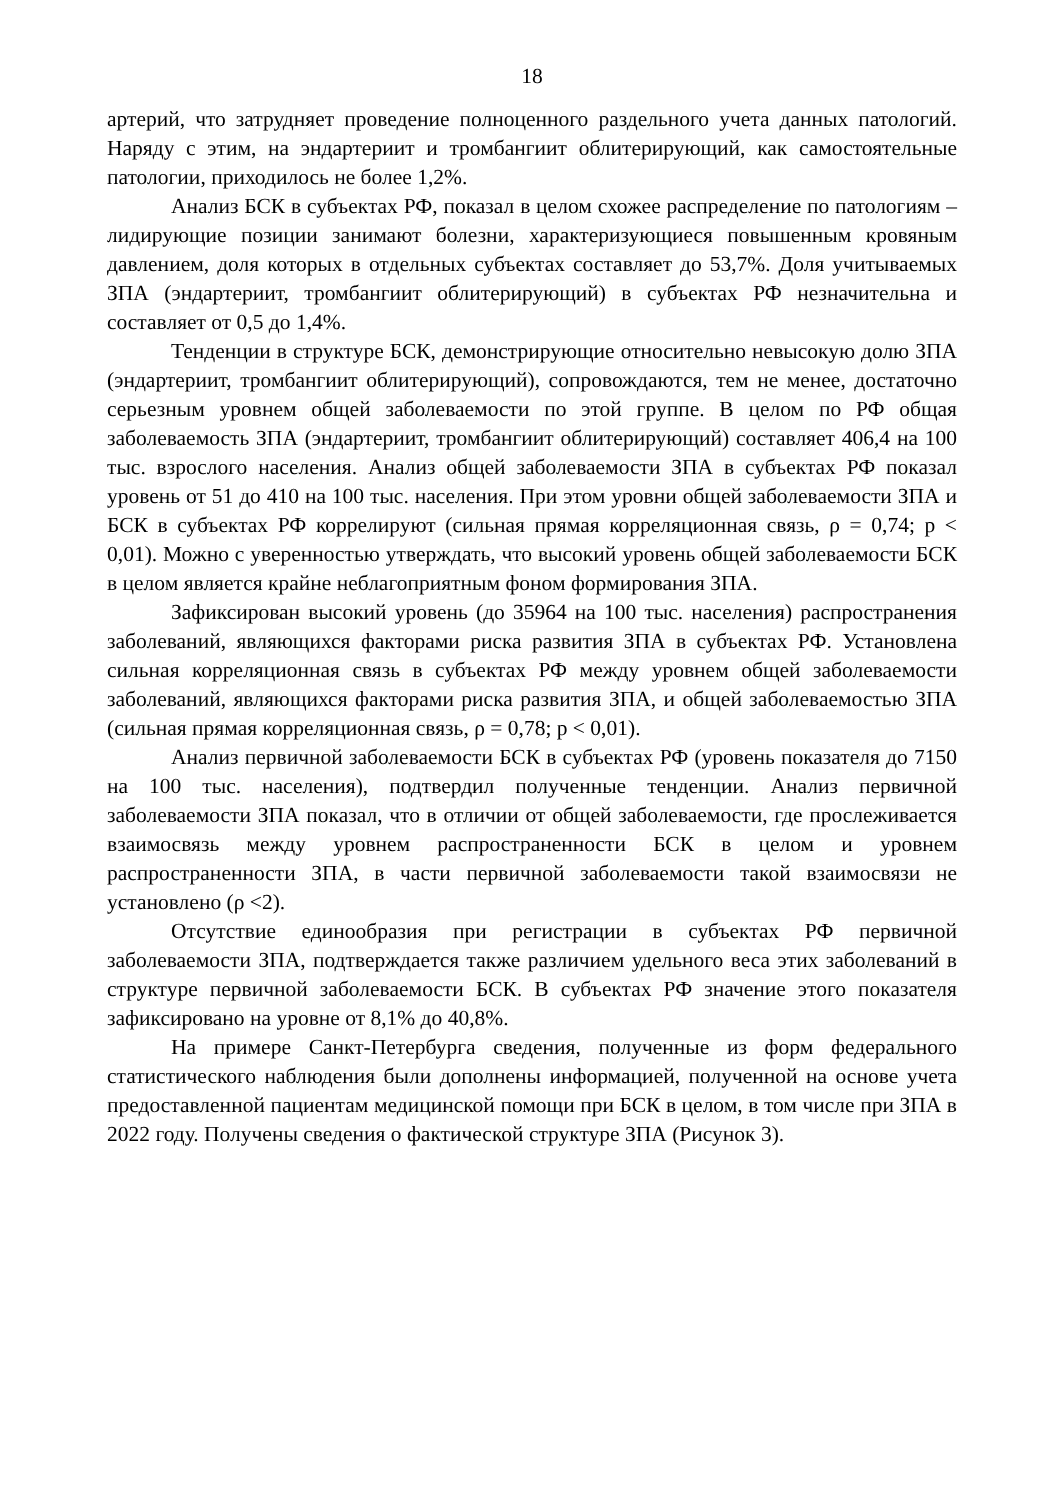18
артерий, что затрудняет проведение полноценного раздельного учета данных патологий. Наряду с этим, на эндартериит и тромбангиит облитерирующий, как самостоятельные патологии, приходилось не более 1,2%.
Анализ БСК в субъектах РФ, показал в целом схожее распределение по патологиям – лидирующие позиции занимают болезни, характеризующиеся повышенным кровяным давлением, доля которых в отдельных субъектах составляет до 53,7%. Доля учитываемых ЗПА (эндартериит, тромбангиит облитерирующий) в субъектах РФ незначительна и составляет от 0,5 до 1,4%.
Тенденции в структуре БСК, демонстрирующие относительно невысокую долю ЗПА (эндартериит, тромбангиит облитерирующий), сопровождаются, тем не менее, достаточно серьезным уровнем общей заболеваемости по этой группе. В целом по РФ общая заболеваемость ЗПА (эндартериит, тромбангиит облитерирующий) составляет 406,4 на 100 тыс. взрослого населения. Анализ общей заболеваемости ЗПА в субъектах РФ показал уровень от 51 до 410 на 100 тыс. населения. При этом уровни общей заболеваемости ЗПА и БСК в субъектах РФ коррелируют (сильная прямая корреляционная связь, ρ = 0,74; p < 0,01). Можно с уверенностью утверждать, что высокий уровень общей заболеваемости БСК в целом является крайне неблагоприятным фоном формирования ЗПА.
Зафиксирован высокий уровень (до 35964 на 100 тыс. населения) распространения заболеваний, являющихся факторами риска развития ЗПА в субъектах РФ. Установлена сильная корреляционная связь в субъектах РФ между уровнем общей заболеваемости заболеваний, являющихся факторами риска развития ЗПА, и общей заболеваемостью ЗПА (сильная прямая корреляционная связь, ρ = 0,78; p < 0,01).
Анализ первичной заболеваемости БСК в субъектах РФ (уровень показателя до 7150 на 100 тыс. населения), подтвердил полученные тенденции. Анализ первичной заболеваемости ЗПА показал, что в отличии от общей заболеваемости, где прослеживается взаимосвязь между уровнем распространенности БСК в целом и уровнем распространенности ЗПА, в части первичной заболеваемости такой взаимосвязи не установлено (ρ <2).
Отсутствие единообразия при регистрации в субъектах РФ первичной заболеваемости ЗПА, подтверждается также различием удельного веса этих заболеваний в структуре первичной заболеваемости БСК. В субъектах РФ значение этого показателя зафиксировано на уровне от 8,1% до 40,8%.
На примере Санкт-Петербурга сведения, полученные из форм федерального статистического наблюдения были дополнены информацией, полученной на основе учета предоставленной пациентам медицинской помощи при БСК в целом, в том числе при ЗПА в 2022 году. Получены сведения о фактической структуре ЗПА (Рисунок 3).